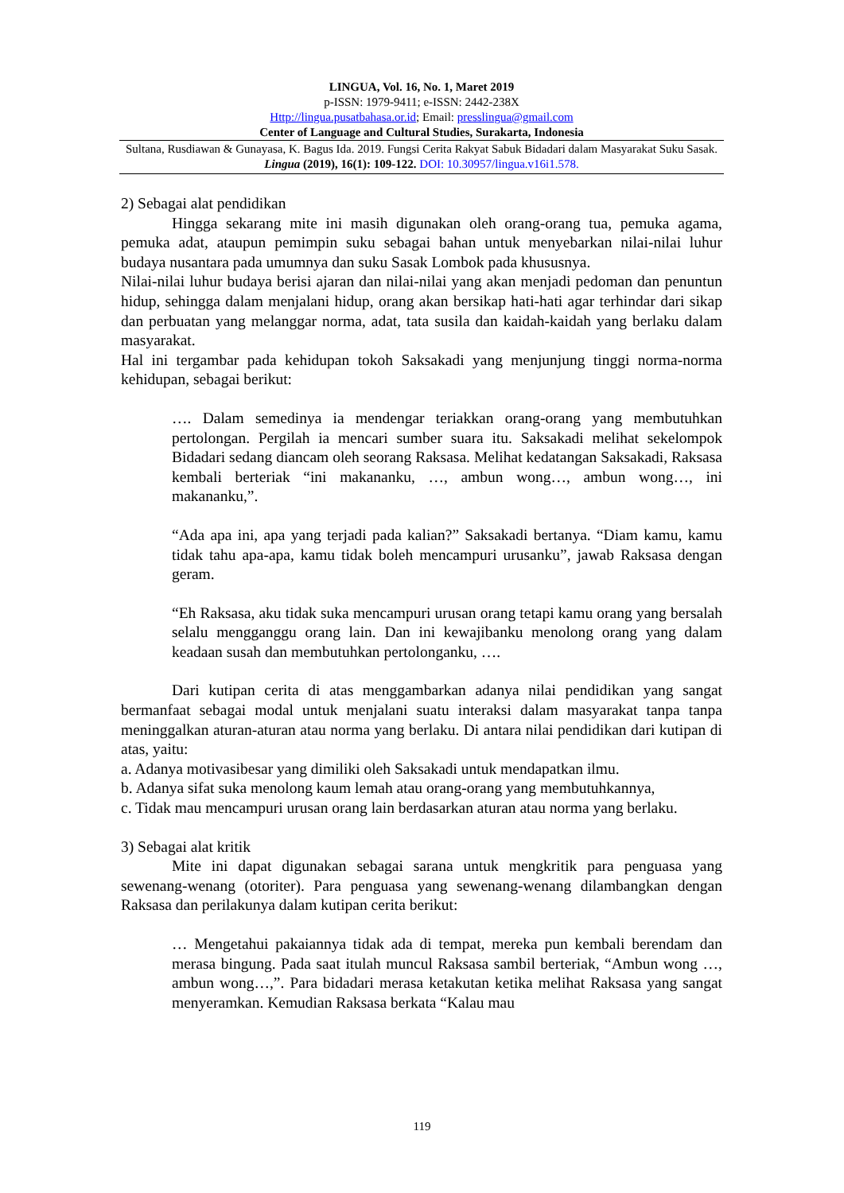LINGUA, Vol. 16, No. 1, Maret 2019
p-ISSN: 1979-9411; e-ISSN: 2442-238X
Http://lingua.pusatbahasa.or.id; Email: presslingua@gmail.com
Center of Language and Cultural Studies, Surakarta, Indonesia
Sultana, Rusdiawan & Gunayasa, K. Bagus Ida. 2019. Fungsi Cerita Rakyat Sabuk Bidadari dalam Masyarakat Suku Sasak. Lingua (2019), 16(1): 109-122. DOI: 10.30957/lingua.v16i1.578.
2) Sebagai alat pendidikan
Hingga sekarang mite ini masih digunakan oleh orang-orang tua, pemuka agama, pemuka adat, ataupun pemimpin suku sebagai bahan untuk menyebarkan nilai-nilai luhur budaya nusantara pada umumnya dan suku Sasak Lombok pada khususnya.
Nilai-nilai luhur budaya berisi ajaran dan nilai-nilai yang akan menjadi pedoman dan penuntun hidup, sehingga dalam menjalani hidup, orang akan bersikap hati-hati agar terhindar dari sikap dan perbuatan yang melanggar norma, adat, tata susila dan kaidah-kaidah yang berlaku dalam masyarakat.
Hal ini tergambar pada kehidupan tokoh Saksakadi yang menjunjung tinggi norma-norma kehidupan, sebagai berikut:
…. Dalam semedinya ia mendengar teriakkan orang-orang yang membutuhkan pertolongan. Pergilah ia mencari sumber suara itu. Saksakadi melihat sekelompok Bidadari sedang diancam oleh seorang Raksasa. Melihat kedatangan Saksakadi, Raksasa kembali berteriak “ini makananku, …, ambun wong…, ambun wong…, ini makananku,”.
“Ada apa ini, apa yang terjadi pada kalian?” Saksakadi bertanya. “Diam kamu, kamu tidak tahu apa-apa, kamu tidak boleh mencampuri urusanku”, jawab Raksasa dengan geram.
“Eh Raksasa, aku tidak suka mencampuri urusan orang tetapi kamu orang yang bersalah selalu mengganggu orang lain. Dan ini kewajibanku menolong orang yang dalam keadaan susah dan membutuhkan pertolonganku, ….
Dari kutipan cerita di atas menggambarkan adanya nilai pendidikan yang sangat bermanfaat sebagai modal untuk menjalani suatu interaksi dalam masyarakat tanpa tanpa meninggalkan aturan-aturan atau norma yang berlaku. Di antara nilai pendidikan dari kutipan di atas, yaitu:
a. Adanya motivasibesar yang dimiliki oleh Saksakadi untuk mendapatkan ilmu.
b. Adanya sifat suka menolong kaum lemah atau orang-orang yang membutuhkannya,
c. Tidak mau mencampuri urusan orang lain berdasarkan aturan atau norma yang berlaku.
3) Sebagai alat kritik
Mite ini dapat digunakan sebagai sarana untuk mengkritik para penguasa yang sewenang-wenang (otoriter). Para penguasa yang sewenang-wenang dilambangkan dengan Raksasa dan perilakunya dalam kutipan cerita berikut:
… Mengetahui pakaiannya tidak ada di tempat, mereka pun kembali berendam dan merasa bingung. Pada saat itulah muncul Raksasa sambil berteriak, “Ambun wong …, ambun wong…,”. Para bidadari merasa ketakutan ketika melihat Raksasa yang sangat menyeramkan. Kemudian Raksasa berkata “Kalau mau
119